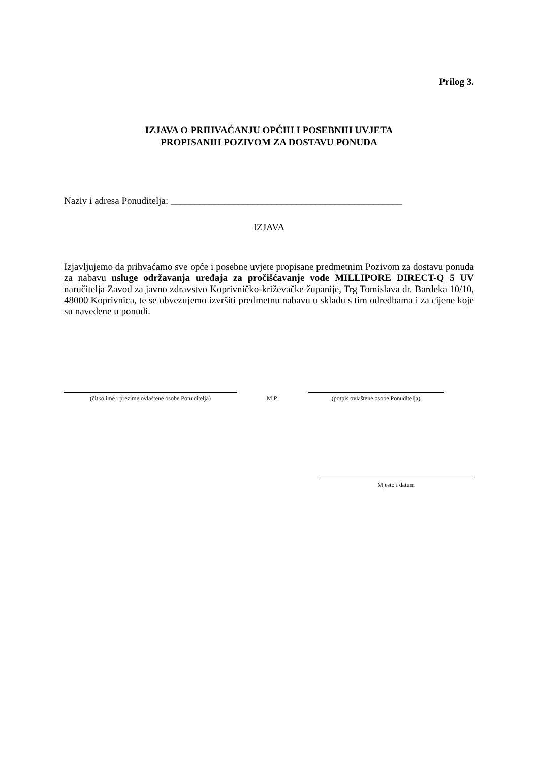Prilog 3.
IZJAVA O PRIHVAĆANJU OPĆIH I POSEBNIH UVJETA
PROPISANIH POZIVOM ZA DOSTAVU PONUDA
Naziv i adresa Ponuditelja: ________________________________________________
IZJAVA
Izjavljujemo da prihvaćamo sve opće i posebne uvjete propisane predmetnim Pozivom za dostavu ponuda za nabavu usluge održavanja uređaja za pročišćavanje vode MILLIPORE DIRECT-Q 5 UV naručitelja Zavod za javno zdravstvo Koprivničko-križevačke županije, Trg Tomislava dr. Bardeka 10/10, 48000 Koprivnica, te se obvezujemo izvršiti predmetnu nabavu u skladu s tim odredbama i za cijene koje su navedene u ponudi.
(čitko ime i prezime ovlaštene osobe Ponuditelja)
M.P.
(potpis ovlaštene osobe Ponuditelja)
Mjesto i datum